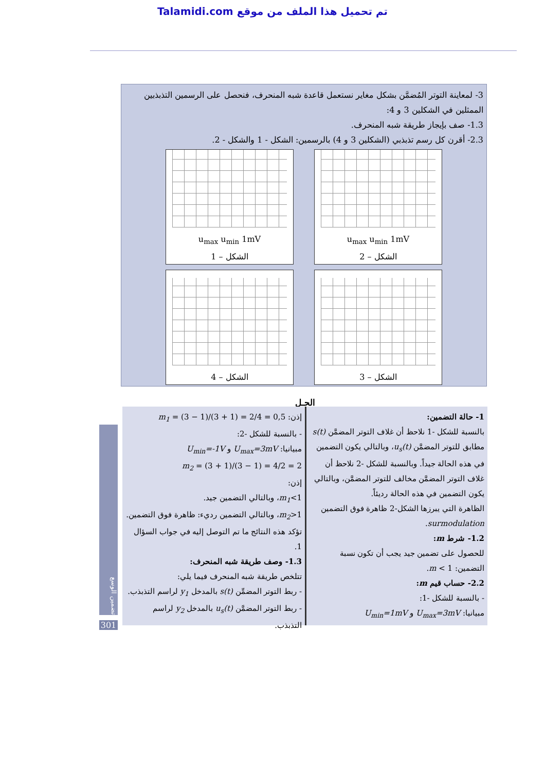Talamidi.com تم تحميل هذا الملف من موقع
3- لمعاينة التوتر المُضمَّن بشكل مغاير نستعمل قاعدة شبه المنحرف، فنحصل على الرسمين التذبذبين الممثلين في الشكلين 3 و 4:
1.3- صف بإيجاز طريقة شبه المنحرف.
2.3- أقرن كل رسم تذبذبي (الشكلين 3 و 4) بالرسمين: الشكل - 1 والشكل - 2.
u<sub>max</sub> u<sub>min</sub> 1mV
الشكل – 2
u<sub>max</sub> u<sub>min</sub> 1mV
الشكل – 1
الشكل – 3
الشكل – 4
الحـل
1- حالة التضمين:
بالنسبة للشكل -1 نلاحظ أن غلاف التوتر المضمَّن s(t) مطابق للتوتر المضمَّن u<sub>s</sub>(t)، وبالتالي يكون التضمين في هذه الحالة جيداً. وبالنسبة للشكل -2 نلاحظ أن غلاف التوتر المضمَّن مخالف للتوتر المضمَّن، وبالتالي يكون التضمين في هذه الحالة رديئاً.
الظاهرة التي يبرزها الشكل-2 ظاهرة فوق التضمين surmodulation.
1.2- شرط m:
للحصول على تضمين جيد يجب أن تكون نسبة التضمين: m < 1.
2.2- حساب قيم m:
- بالنسبة للشكل -1:
مبيانيا: U<sub>max</sub>=3mV و U<sub>min</sub>=1mV
إذن: m<sub>1</sub> = (3 − 1)/(3 + 1) = 2/4 = 0,5
- بالنسبة للشكل -2:
مبيانيا: U<sub>max</sub>=3mV و U<sub>min</sub>=-1V
m<sub>2</sub> = (3 + 1)/(3 − 1) = 4/2 = 2
إذن:
m<sub>1</sub><1، وبالتالي التضمين جيد.
m<sub>2</sub>>1، وبالتالي التضمين رديء: ظاهرة فوق التضمين.
تؤكد هذه النتائج ما تم التوصل إليه في جواب السؤال 1.
1.3- وصف طريقة شبه المنحرف:
تتلخص طريقة شبه المنحرف فيما يلي:
- ربط التوتر المضمِّن s(t) بالمدخل y<sub>1</sub> لراسم التذبذب.
- ربط التوتر المضمَّن u<sub>s</sub>(t) بالمدخل y<sub>2</sub> لراسم التذبذب.
تضمين الوسع
301